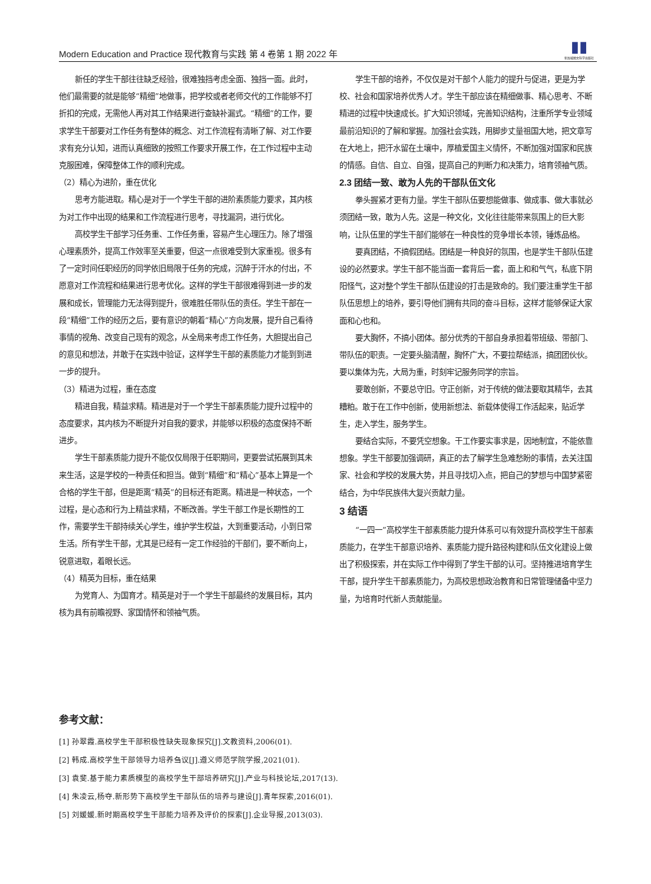Modern Education and Practice 现代教育与实践 第 4 卷第 1 期 2022 年
▮▮
新加坡图文科学出版社
新任的学生干部往往缺乏经验，很难独挡考虑全面、独挡一面。此时，他们最需要的就是能够“精细”地做事，把学校或者老师交代的工作能够不打折扣的完成，无需他人再对其工作结果进行查缺补漏式。“精细”的工作，要求学生干部要对工作任务有整体的概念、对工作流程有清晰了解、对工作要求有充分认知，进而认真细致的按照工作要求开展工作，在工作过程中主动克服困难，保障整体工作的顺利完成。
（2）精心为进阶，重在优化
思考方能进取。精心是对于一个学生干部的进阶素质能力要求，其内核为对工作中出现的结果和工作流程进行思考，寻找漏洞，进行优化。
高校学生干部学习任务重、工作任务重，容易产生心理压力。除了增强心理素质外，提高工作效率至关重要，但这一点很难受到大家重视。很多有了一定时间任职经历的同学依旧局限于任务的完成，沉醉于汗水的付出，不愿意对工作流程和结果进行思考优化。这样的学生干部很难得到进一步的发展和成长，管理能力无法得到提升，很难胜任带队伍的责任。学生干部在一段“精细”工作的经历之后，要有意识的朝着“精心”方向发展，提升自己看待事情的视角、改变自己现有的观念，从全局来考虑工作任务，大胆提出自己的意见和想法，并敢于在实践中验证，这样学生干部的素质能力才能到到进一步的提升。
（3）精进为过程，重在态度
精进自我，精益求精。精进是对于一个学生干部素质能力提升过程中的态度要求，其内核为不断提升对自我的要求，并能够以积极的态度保持不断进步。
学生干部素质能力提升不能仅仅局限于任职期间，更要尝试拓展到其未来生活，这是学校的一种责任和担当。做到“精细”和“精心”基本上算是一个合格的学生干部，但是距离“精英”的目标还有距离。精进是一种状态，一个过程，是心态和行为上精益求精，不断改善。学生干部工作是长期性的工作，需要学生干部持续关心学生，维护学生权益，大到重要活动，小到日常生活。所有学生干部，尤其是已经有一定工作经验的干部们，要不断向上，锐意进取，着眼长远。
（4）精英为目标，重在结果
为党育人、为国育才。精英是对于一个学生干部最终的发展目标，其内核为具有前瞻视野、家国情怀和领袖气质。
学生干部的培养，不仅仅是对干部个人能力的提升与促进，更是为学校、社会和国家培养优秀人才。学生干部应该在精细做事、精心思考、不断精进的过程中快速成长。扩大知识领域，完善知识结构，注重所学专业领域最前沿知识的了解和掌握。加强社会实践，用脚步丈量祖国大地，把文章写在大地上，把汗水留在土壤中，厚植爱国主义情怀，不断加强对国家和民族的情感。自信、自立、自强，提高自己的判断力和决策力，培育领袖气质。
2.3 团结一致、敢为人先的干部队伍文化
拳头握紧才更有力量。学生干部队伍要想能做事、做成事、做大事就必须团结一致，敢为人先。这是一种文化，文化往往能带来氛围上的巨大影响，让队伍里的学生干部们能够在一种良性的竞争增长本领，锤炼品格。
要真团结，不搞假团结。团结是一种良好的氛围，也是学生干部队伍建设的必然要求。学生干部不能当面一套背后一套，面上和和气气，私底下阴阳怪气，这对整个学生干部队伍建设的打击是致命的。我们要注重学生干部队伍思想上的培养，要引导他们拥有共同的奋斗目标，这样才能够保证大家面和心也和。
要大胸怀，不搞小团体。部分优秀的干部自身承担着带班级、带部门、带队伍的职责。一定要头脑清醒，胸怀广大，不要拉帮结派，搞团团伙伙。要以集体为先，大局为重，时刻牢记服务同学的宗旨。
要敢创新，不要总守旧。守正创新，对于传统的做法要取其精华，去其糟粕。敢于在工作中创新，使用新想法、新载体使得工作活起来，贴近学生，走入学生，服务学生。
要结合实际，不要凭空想象。干工作要实事求是，因地制宜，不能依靠想象。学生干部要加强调研，真正的去了解学生急难愁盼的事情，去关注国家、社会和学校的发展大势，并且寻找切入点，把自己的梦想与中国梦紧密结合，为中华民族伟大复兴贡献力量。
3 结语
“一四一”高校学生干部素质能力提升体系可以有效提升高校学生干部素质能力，在学生干部意识培养、素质能力提升路径构建和队伍文化建设上做出了积极探索，并在实际工作中得到了学生干部的认可。坚持推进培育学生干部，提升学生干部素质能力，为高校思想政治教育和日常管理储备中坚力量，为培育时代新人贡献能量。
参考文献：
[1] 孙翠霞.高校学生干部积极性缺失现象探究[J].文教资料,2006(01).
[2] 韩成.高校学生干部领导力培养刍议[J].遵义师范学院学报,2021(01).
[3] 袁斐.基于能力素质模型的高校学生干部培养研究[J].产业与科技论坛,2017(13).
[4] 朱凌云,杨夺.新形势下高校学生干部队伍的培养与建设[J].青年探索,2016(01).
[5] 刘媛媛.新时期高校学生干部能力培养及评价的探索[J].企业导报,2013(03).